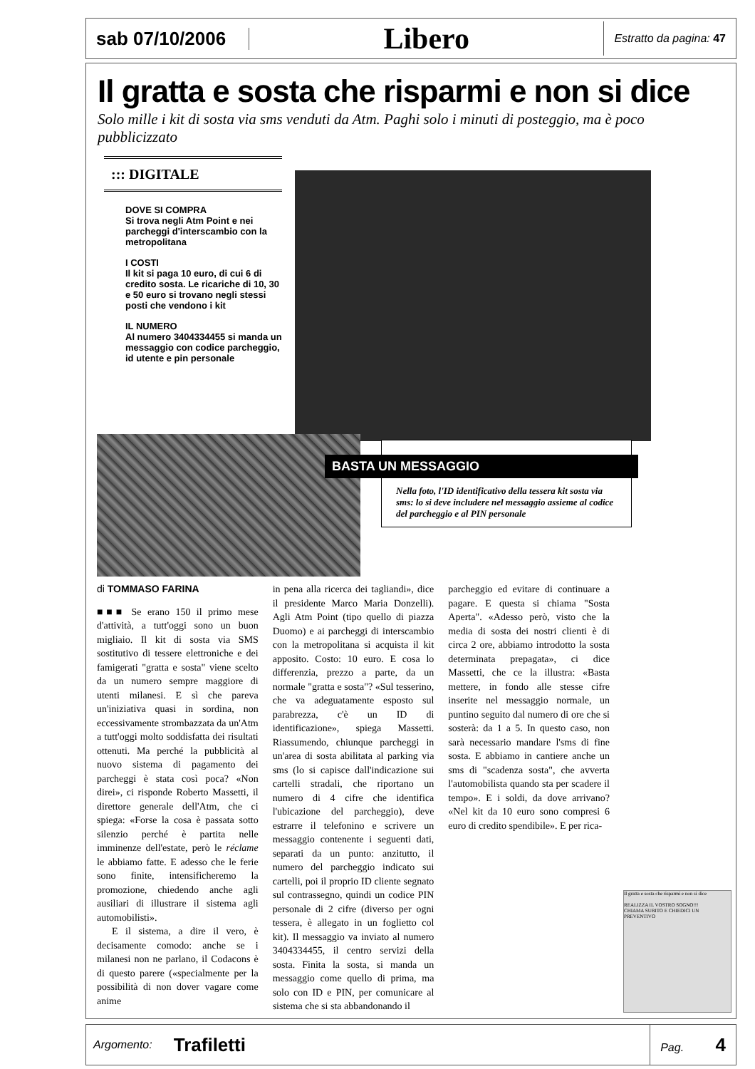sab 07/10/2006
Libero
Estratto da pagina: 47
Il gratta e sosta che risparmi e non si dice
Solo mille i kit di sosta via sms venduti da Atm. Paghi solo i minuti di posteggio, ma è poco pubblicizzato
::: DIGITALE
DOVE SI COMPRA
Si trova negli Atm Point e nei parcheggi d'interscambio con la metropolitana
I COSTI
Il kit si paga 10 euro, di cui 6 di credito sosta. Le ricariche di 10, 30 e 50 euro si trovano negli stessi posti che vendono i kit
IL NUMERO
Al numero 3404334455 si manda un messaggio con codice parcheggio, id utente e pin personale
BASTA UN MESSAGGIO
Nella foto, l'ID identificativo della tessera kit sosta via sms: lo si deve includere nel messaggio assieme al codice del parcheggio e al PIN personale
di TOMMASO FARINA
■■■ Se erano 150 il primo mese d'attività, a tutt'oggi sono un buon migliaio. Il kit di sosta via SMS sostitutivo di tessere elettroniche e dei famigerati "gratta e sosta" viene scelto da un numero sempre maggiore di utenti milanesi. E sì che pareva un'iniziativa quasi in sordina, non eccessivamente strombazzata da un'Atm a tutt'oggi molto soddisfatta dei risultati ottenuti. Ma perché la pubblicità al nuovo sistema di pagamento dei parcheggi è stata così poca? «Non direi», ci risponde Roberto Massetti, il direttore generale dell'Atm, che ci spiega: «Forse la cosa è passata sotto silenzio perché è partita nelle imminenze dell'estate, però le réclame le abbiamo fatte. E adesso che le ferie sono finite, intensificheremo la promozione, chiedendo anche agli ausiliari di illustrare il sistema agli automobilisti».
E il sistema, a dire il vero, è decisamente comodo: anche se i milanesi non ne parlano, il Codacons è di questo parere («specialmente per la possibilità di non dover vagare come anime
in pena alla ricerca dei tagliandi», dice il presidente Marco Maria Donzelli). Agli Atm Point (tipo quello di piazza Duomo) e ai parcheggi di interscambio con la metropolitana si acquista il kit apposito. Costo: 10 euro. E cosa lo differenzia, prezzo a parte, da un normale "gratta e sosta"? «Sul tesserino, che va adeguatamente esposto sul parabrezza, c'è un ID di identificazione», spiega Massetti. Riassumendo, chiunque parcheggi in un'area di sosta abilitata al parking via sms (lo si capisce dall'indicazione sui cartelli stradali, che riportano un numero di 4 cifre che identifica l'ubicazione del parcheggio), deve estrarre il telefonino e scrivere un messaggio contenente i seguenti dati, separati da un punto: anzitutto, il numero del parcheggio indicato sui cartelli, poi il proprio ID cliente segnato sul contrassegno, quindi un codice PIN personale di 2 cifre (diverso per ogni tessera, è allegato in un foglietto col kit). Il messaggio va inviato al numero 3404334455, il centro servizi della sosta. Finita la sosta, si manda un messaggio come quello di prima, ma solo con ID e PIN, per comunicare al sistema che si sta abbandonando il
parcheggio ed evitare di continuare a pagare. E questa si chiama "Sosta Aperta". «Adesso però, visto che la media di sosta dei nostri clienti è di circa 2 ore, abbiamo introdotto la sosta determinata prepagata», ci dice Massetti, che ce la illustra: «Basta mettere, in fondo alle stesse cifre inserite nel messaggio normale, un puntino seguito dal numero di ore che si sosterà: da 1 a 5. In questo caso, non sarà necessario mandare l'sms di fine sosta. E abbiamo in cantiere anche un sms di "scadenza sosta", che avverta l'automobilista quando sta per scadere il tempo». E i soldi, da dove arrivano? «Nel kit da 10 euro sono compresi 6 euro di credito spendibile». E per rica-
Il gratta e sosta che risparmi e non si dice
REALIZZA IL VOSTRO SOGNO!!!
CHIAMA SUBITO E CHIEDICI UN PREVENTIVO
Argomento:
Trafiletti
Pag. 4